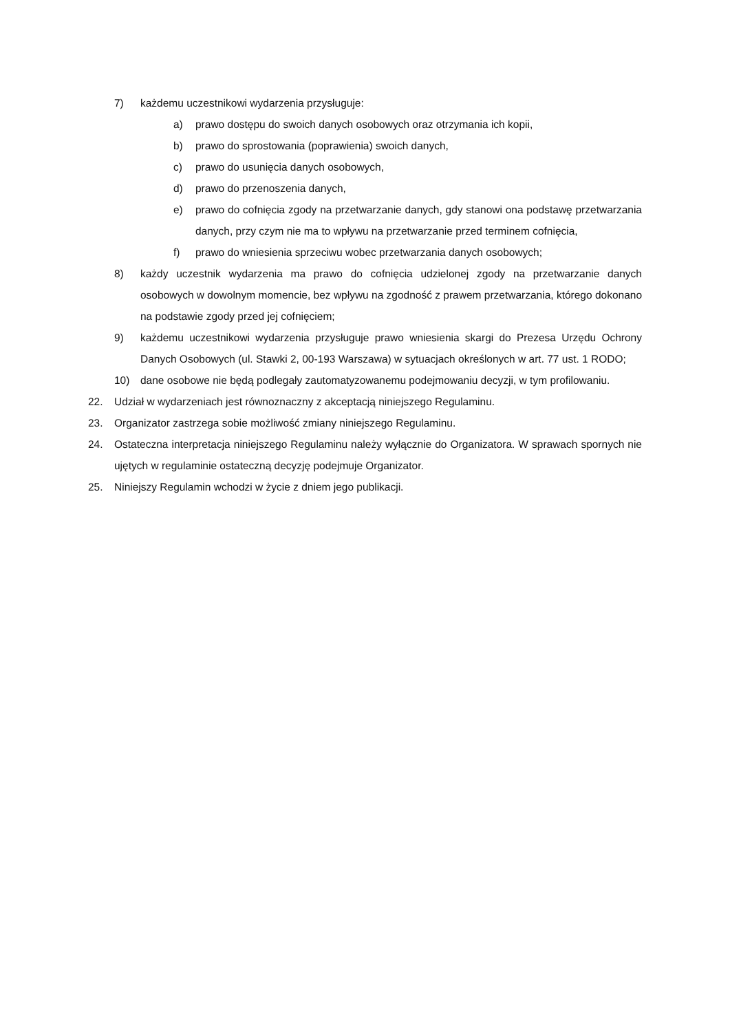7) każdemu uczestnikowi wydarzenia przysługuje:
a) prawo dostępu do swoich danych osobowych oraz otrzymania ich kopii,
b) prawo do sprostowania (poprawienia) swoich danych,
c) prawo do usunięcia danych osobowych,
d) prawo do przenoszenia danych,
e) prawo do cofnięcia zgody na przetwarzanie danych, gdy stanowi ona podstawę przetwarzania danych, przy czym nie ma to wpływu na przetwarzanie przed terminem cofnięcia,
f) prawo do wniesienia sprzeciwu wobec przetwarzania danych osobowych;
8) każdy uczestnik wydarzenia ma prawo do cofnięcia udzielonej zgody na przetwarzanie danych osobowych w dowolnym momencie, bez wpływu na zgodność z prawem przetwarzania, którego dokonano na podstawie zgody przed jej cofnięciem;
9) każdemu uczestnikowi wydarzenia przysługuje prawo wniesienia skargi do Prezesa Urzędu Ochrony Danych Osobowych (ul. Stawki 2, 00-193 Warszawa) w sytuacjach określonych w art. 77 ust. 1 RODO;
10) dane osobowe nie będą podlegały zautomatyzowanemu podejmowaniu decyzji, w tym profilowaniu.
22. Udział w wydarzeniach jest równoznaczny z akceptacją niniejszego Regulaminu.
23. Organizator zastrzega sobie możliwość zmiany niniejszego Regulaminu.
24. Ostateczna interpretacja niniejszego Regulaminu należy wyłącznie do Organizatora. W sprawach spornych nie ujętych w regulaminie ostateczną decyzję podejmuje Organizator.
25. Niniejszy Regulamin wchodzi w życie z dniem jego publikacji.